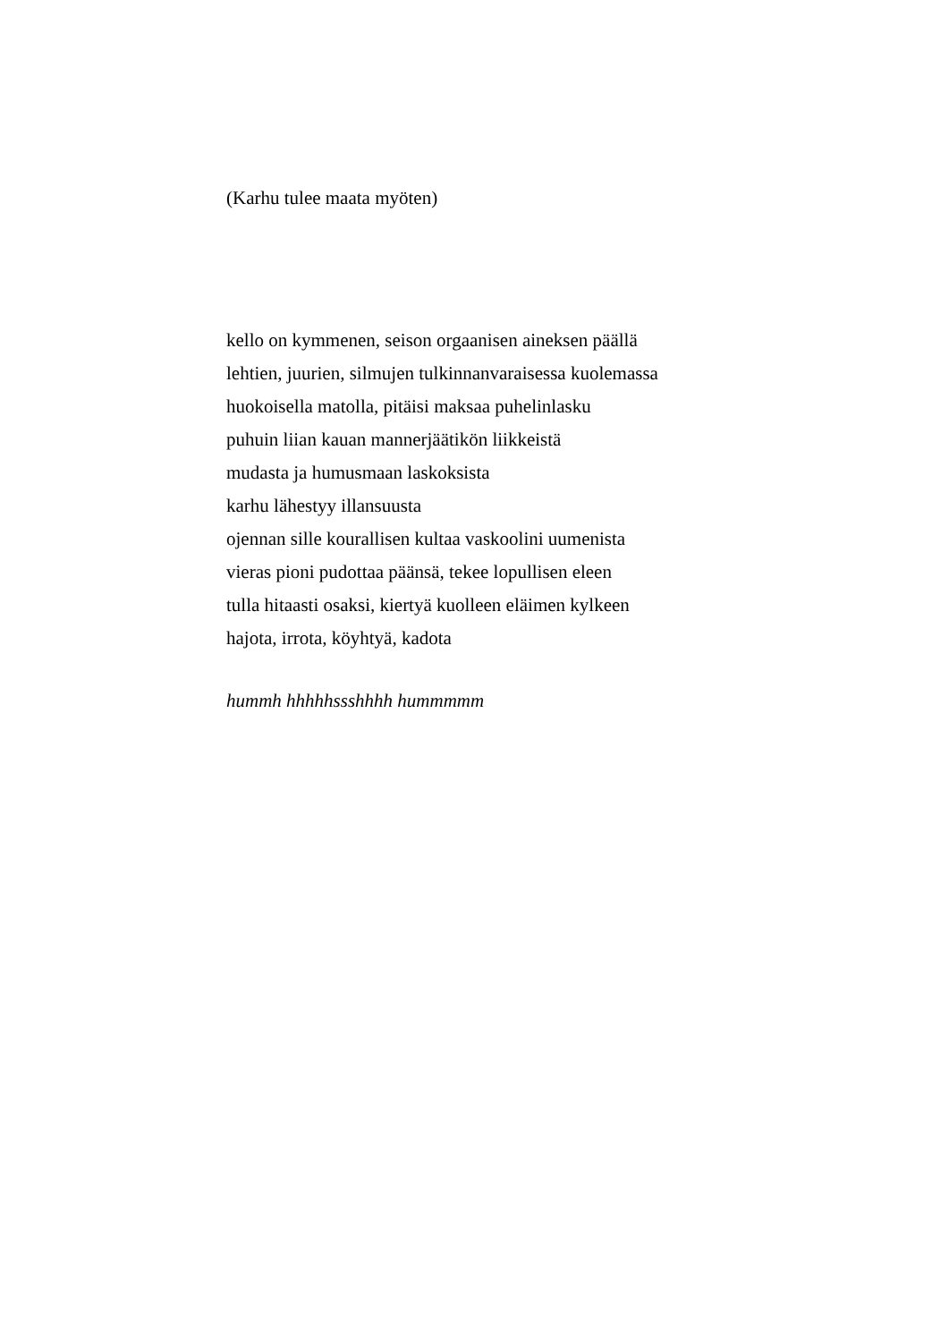(Karhu tulee maata myöten)
kello on kymmenen, seison orgaanisen aineksen päällä
lehtien, juurien, silmujen tulkinnanvaraisessa kuolemassa
huokoisella matolla, pitäisi maksaa puhelinlasku
puhuin liian kauan mannerjäätikön liikkeistä
mudasta ja humusmaan laskoksista
karhu lähestyy illansuusta
ojennan sille kourallisen kultaa vaskoolini uumenista
vieras pioni pudottaa päänsä, tekee lopullisen eleen
tulla hitaasti osaksi, kiertyä kuolleen eläimen kylkeen
hajota, irrota, köyhtyä, kadota
hummh hhhhhssshhhh hummmmm